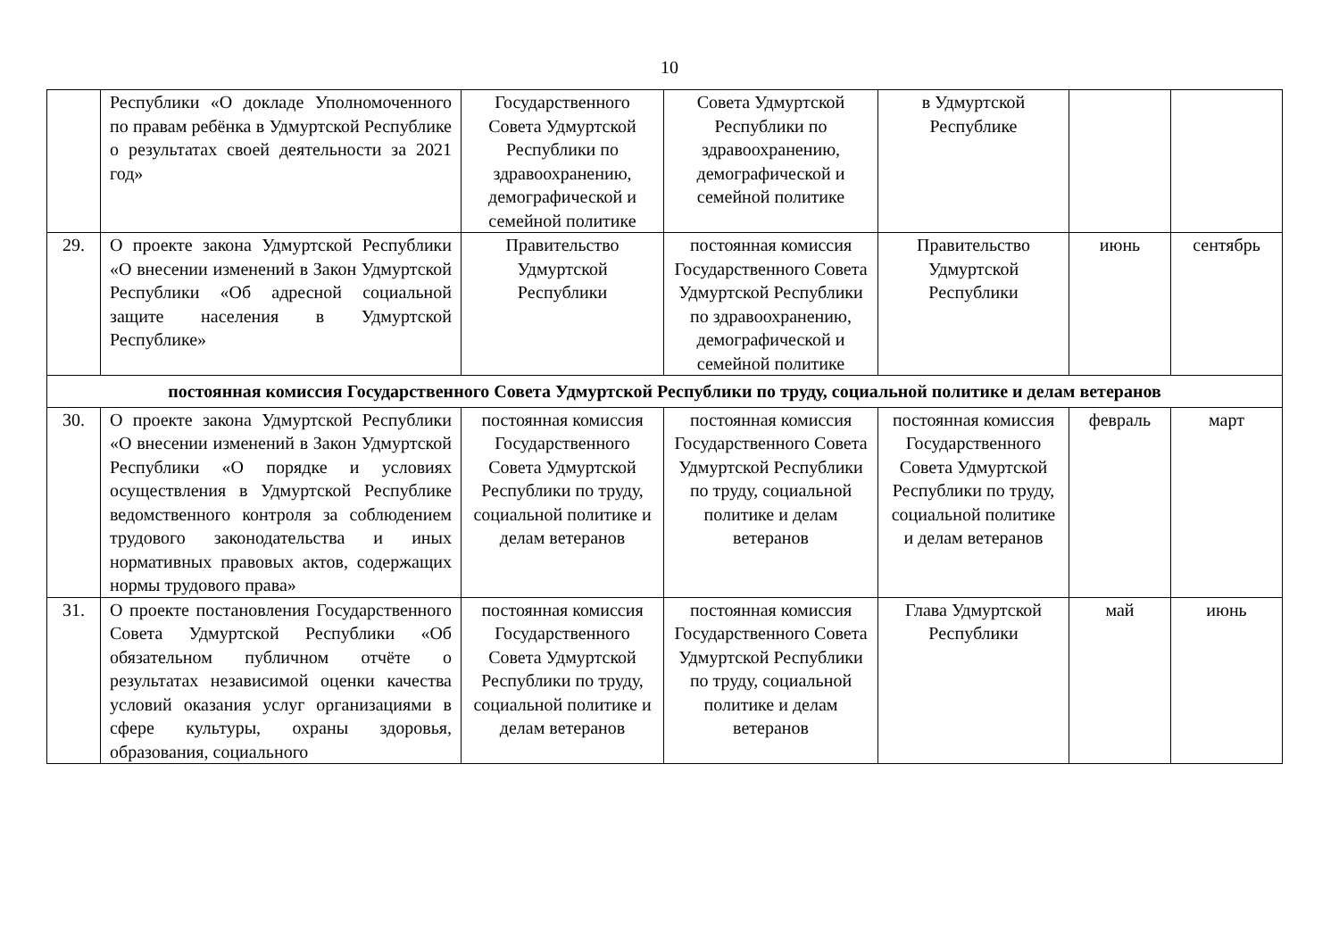10
| | Республики «О докладе Уполномоченного по правам ребёнка в Удмуртской Республике о результатах своей деятельности за 2021 год» | Государственного Совета Удмуртской Республики по здравоохранению, демографической и семейной политике | Совета Удмуртской Республики по здравоохранению, демографической и семейной политике | в Удмуртской Республике | | |
| 29. | О проекте закона Удмуртской Республики «О внесении изменений в Закон Удмуртской Республики «Об адресной социальной защите населения в Удмуртской Республике» | Правительство Удмуртской Республики | постоянная комиссия Государственного Совета Удмуртской Республики по здравоохранению, демографической и семейной политике | Правительство Удмуртской Республики | июнь | сентябрь |
| постоянная комиссия Государственного Совета Удмуртской Республики по труду, социальной политике и делам ветеранов | | | | | | |
| 30. | О проекте закона Удмуртской Республики «О внесении изменений в Закон Удмуртской Республики «О порядке и условиях осуществления в Удмуртской Республике ведомственного контроля за соблюдением трудового законодательства и иных нормативных правовых актов, содержащих нормы трудового права» | постоянная комиссия Государственного Совета Удмуртской Республики по труду, социальной политике и делам ветеранов | постоянная комиссия Государственного Совета Удмуртской Республики по труду, социальной политике и делам ветеранов | постоянная комиссия Государственного Совета Удмуртской Республики по труду, социальной политике и делам ветеранов | февраль | март |
| 31. | О проекте постановления Государственного Совета Удмуртской Республики «Об обязательном публичном отчёте о результатах независимой оценки качества условий оказания услуг организациями в сфере культуры, охраны здоровья, образования, социального | постоянная комиссия Государственного Совета Удмуртской Республики по труду, социальной политике и делам ветеранов | постоянная комиссия Государственного Совета Удмуртской Республики по труду, социальной политике и делам ветеранов | Глава Удмуртской Республики | май | июнь |